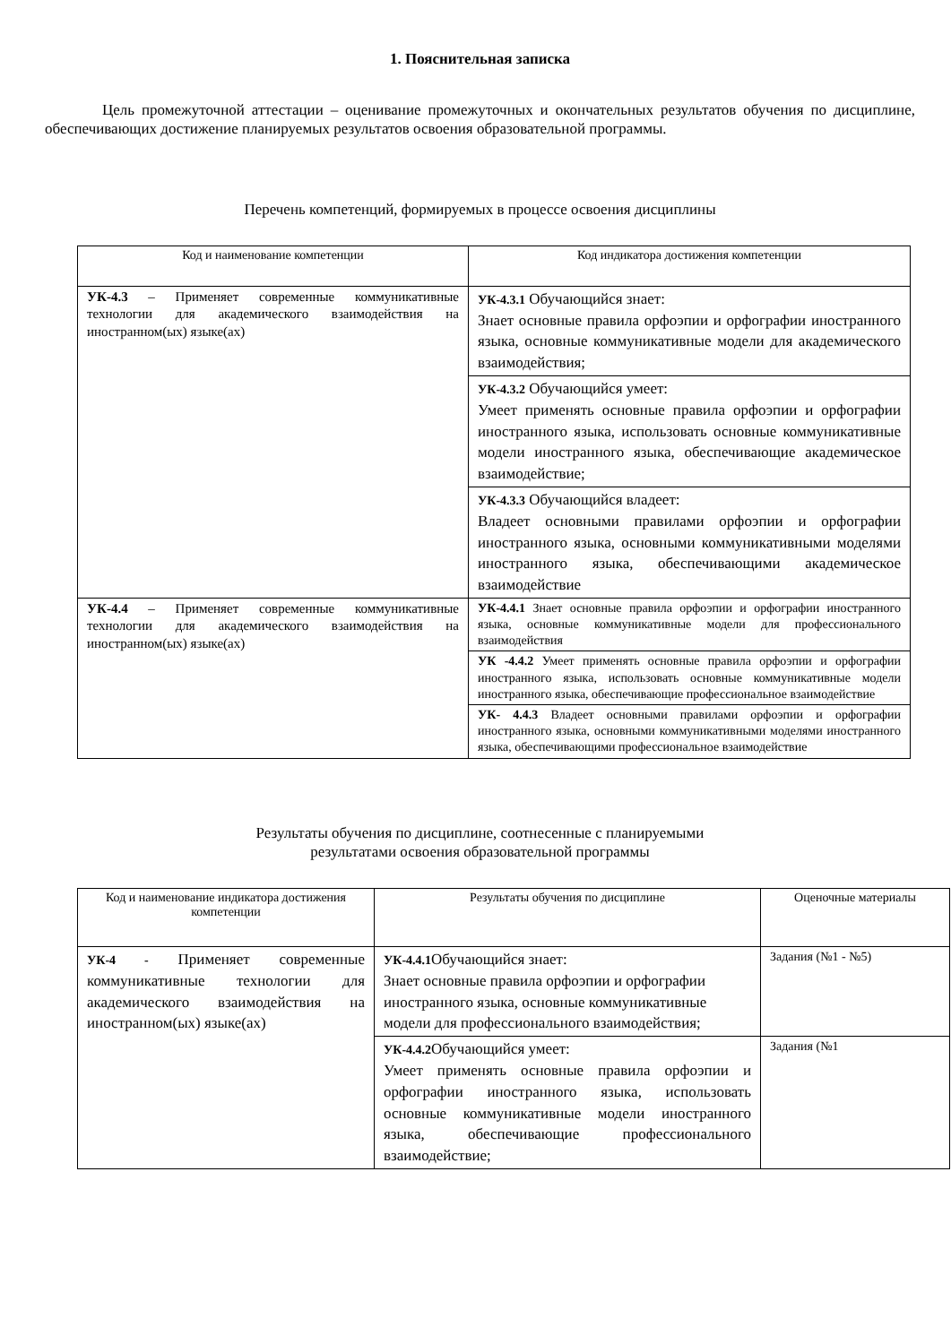1. Пояснительная записка
Цель промежуточной аттестации – оценивание промежуточных и окончательных результатов обучения по дисциплине, обеспечивающих достижение планируемых результатов освоения образовательной программы.
Перечень компетенций, формируемых в процессе освоения дисциплины
| Код и наименование компетенции | Код индикатора достижения компетенции |
| --- | --- |
| УК-4.3 – Применяет современные коммуникативные технологии для академического взаимодействия на иностранном(ых) языке(ах) | УК-4.3.1 Обучающийся знает: Знает основные правила орфоэпии и орфографии иностранного языка, основные коммуникативные модели для академического взаимодействия; |
| | УК-4.3.2 Обучающийся умеет: Умеет применять основные правила орфоэпии и орфографии иностранного языка, использовать основные коммуникативные модели иностранного языка, обеспечивающие академическое взаимодействие; |
| | УК-4.3.3 Обучающийся владеет: Владеет основными правилами орфоэпии и орфографии иностранного языка, основными коммуникативными моделями иностранного языка, обеспечивающими академическое взаимодействие |
| УК-4.4 – Применяет современные коммуникативные технологии для академического взаимодействия на иностранном(ых) языке(ах) | УК-4.4.1 Знает основные правила орфоэпии и орфографии иностранного языка, основные коммуникативные модели для профессионального взаимодействия |
| | УК -4.4.2 Умеет применять основные правила орфоэпии и орфографии иностранного языка, использовать основные коммуникативные модели иностранного языка, обеспечивающие профессиональное взаимодействие |
| | УК- 4.4.3 Владеет основными правилами орфоэпии и орфографии иностранного языка, основными коммуникативными моделями иностранного языка, обеспечивающими профессиональное взаимодействие |
Результаты обучения по дисциплине, соотнесенные с планируемыми
результатами освоения образовательной программы
| Код и наименование индикатора достижения компетенции | Результаты обучения по дисциплине | Оценочные материалы |
| --- | --- | --- |
| УК-4 - Применяет современные коммуникативные технологии для академического взаимодействия на иностранном(ых) языке(ах) | УК-4.4.1 Обучающийся знает: Знает основные правила орфоэпии и орфографии иностранного языка, основные коммуникативные модели для профессионального взаимодействия; | Задания (№1 - №5) |
| | УК-4.4.2 Обучающийся умеет: Умеет применять основные правила орфоэпии и орфографии иностранного языка, использовать основные коммуникативные модели иностранного языка, обеспечивающие профессионального взаимодействие; | Задания (№1 |